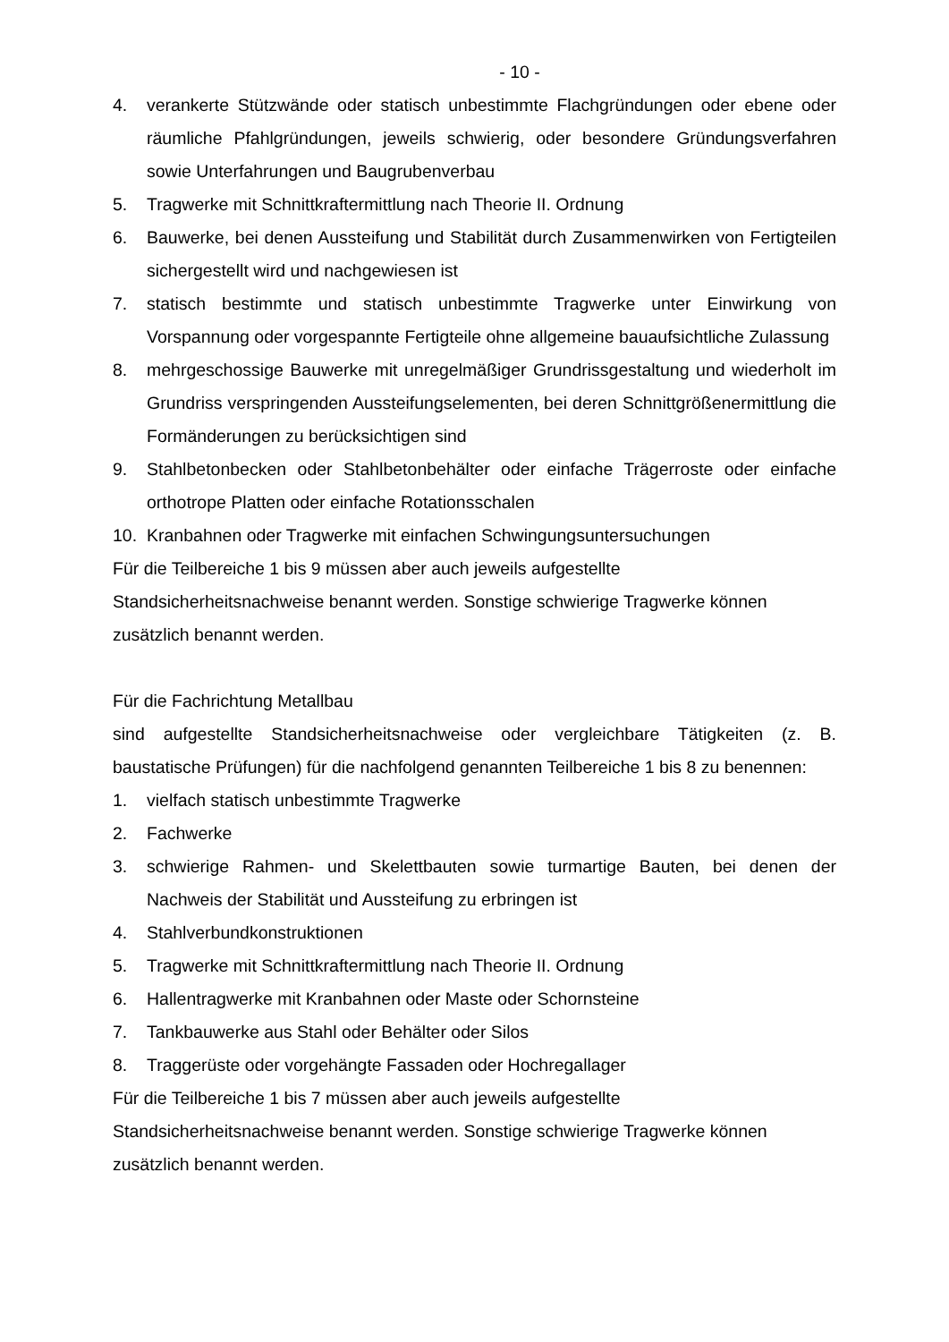- 10 -
4. verankerte Stützwände oder statisch unbestimmte Flachgründungen oder ebene oder räumliche Pfahlgründungen, jeweils schwierig, oder besondere Gründungsverfahren sowie Unterfahrungen und Baugrubenverbau
5. Tragwerke mit Schnittkraftermittlung nach Theorie II. Ordnung
6. Bauwerke, bei denen Aussteifung und Stabilität durch Zusammenwirken von Fertigteilen sichergestellt wird und nachgewiesen ist
7. statisch bestimmte und statisch unbestimmte Tragwerke unter Einwirkung von Vorspannung oder vorgespannte Fertigteile ohne allgemeine bauaufsichtliche Zulassung
8. mehrgeschossige Bauwerke mit unregelmäßiger Grundrissgestaltung und wiederholt im Grundriss verspringenden Aussteifungselementen, bei deren Schnittgrößenermittlung die Formänderungen zu berücksichtigen sind
9. Stahlbetonbecken oder Stahlbetonbehälter oder einfache Trägerroste oder einfache orthotrope Platten oder einfache Rotationsschalen
10. Kranbahnen oder Tragwerke mit einfachen Schwingungsuntersuchungen
Für die Teilbereiche 1 bis 9 müssen aber auch jeweils aufgestellte
Standsicherheitsnachweise benannt werden. Sonstige schwierige Tragwerke können
zusätzlich benannt werden.
Für die Fachrichtung Metallbau
sind aufgestellte Standsicherheitsnachweise oder vergleichbare Tätigkeiten (z. B. baustatische Prüfungen) für die nachfolgend genannten Teilbereiche 1 bis 8 zu benennen:
1. vielfach statisch unbestimmte Tragwerke
2. Fachwerke
3. schwierige Rahmen- und Skelettbauten sowie turmartige Bauten, bei denen der Nachweis der Stabilität und Aussteifung zu erbringen ist
4. Stahlverbundkonstruktionen
5. Tragwerke mit Schnittkraftermittlung nach Theorie II. Ordnung
6. Hallentragwerke mit Kranbahnen oder Maste oder Schornsteine
7. Tankbauwerke aus Stahl oder Behälter oder Silos
8. Traggerüste oder vorgehängte Fassaden oder Hochregallager
Für die Teilbereiche 1 bis 7 müssen aber auch jeweils aufgestellte
Standsicherheitsnachweise benannt werden. Sonstige schwierige Tragwerke können
zusätzlich benannt werden.